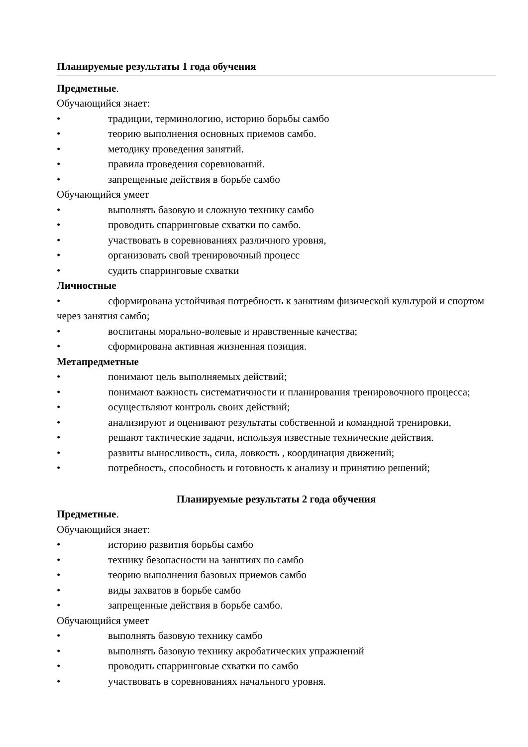Планируемые результаты 1 года обучения
Предметные.
Обучающийся знает:
• традиции, терминологию, историю борьбы самбо
• теорию выполнения основных приемов самбо.
• методику проведения занятий.
• правила проведения соревнований.
• запрещенные действия в борьбе самбо
Обучающийся умеет
• выполнять базовую и сложную технику самбо
• проводить спарринговые схватки по самбо.
• участвовать в соревнованиях различного уровня,
• организовать свой тренировочный процесс
• судить спарринговые схватки
Личностные
• сформирована устойчивая потребность к занятиям физической культурой и спортом через занятия самбо;
• воспитаны морально-волевые и нравственные качества;
• сформирована активная жизненная позиция.
Метапредметные
• понимают цель выполняемых действий;
• понимают важность систематичности и планирования тренировочного процесса;
• осуществляют контроль своих действий;
• анализируют и оценивают результаты собственной и командной тренировки,
• решают тактические задачи, используя известные технические действия.
• развиты выносливость, сила, ловкость , координация движений;
• потребность, способность и готовность к анализу и принятию решений;
Планируемые результаты 2 года обучения
Предметные.
Обучающийся знает:
• историю развития борьбы самбо
• технику безопасности на занятиях по самбо
• теорию выполнения базовых приемов самбо
• виды захватов в борьбе самбо
• запрещенные действия в борьбе самбо.
Обучающийся умеет
• выполнять базовую технику самбо
• выполнять базовую технику акробатических упражнений
• проводить спарринговые схватки по самбо
• участвовать в соревнованиях начального уровня.